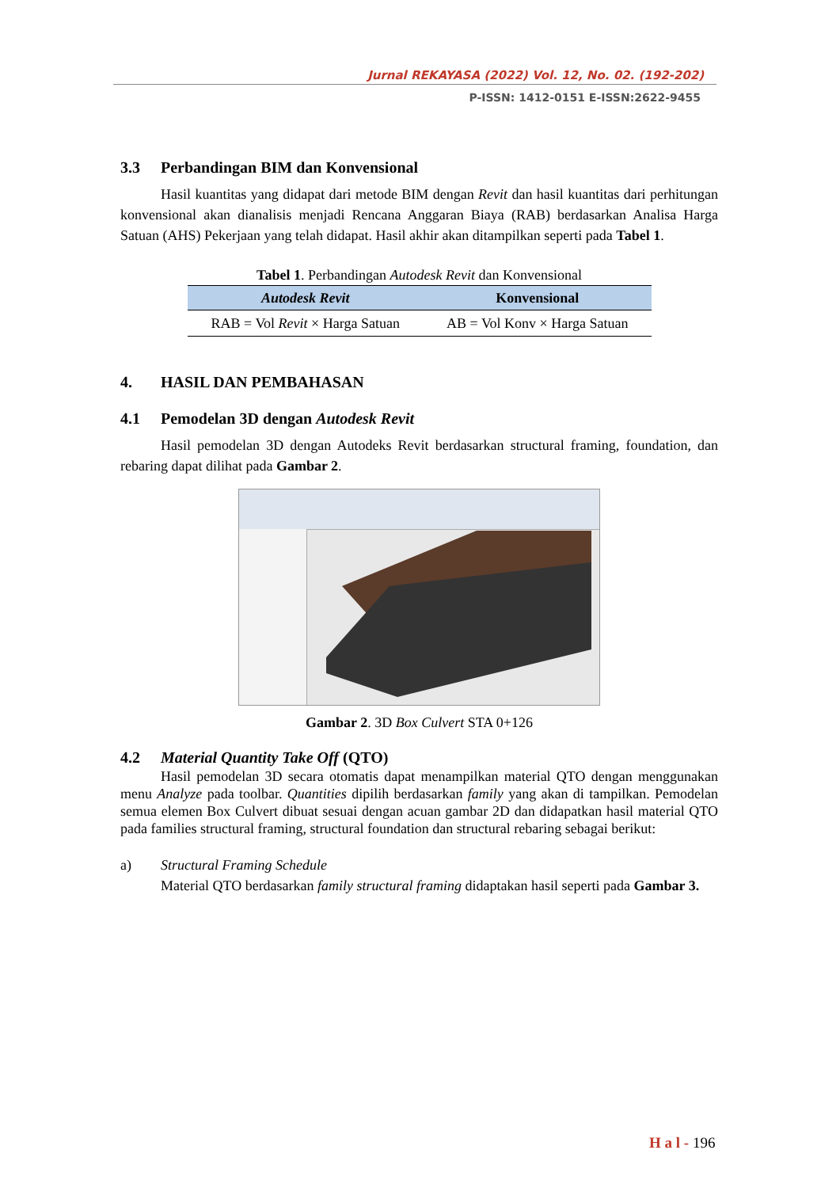Jurnal REKAYASA (2022) Vol. 12, No. 02. (192-202)
P-ISSN: 1412-0151 E-ISSN:2622-9455
3.3 Perbandingan BIM dan Konvensional
Hasil kuantitas yang didapat dari metode BIM dengan Revit dan hasil kuantitas dari perhitungan konvensional akan dianalisis menjadi Rencana Anggaran Biaya (RAB) berdasarkan Analisa Harga Satuan (AHS) Pekerjaan yang telah didapat. Hasil akhir akan ditampilkan seperti pada Tabel 1.
Tabel 1. Perbandingan Autodesk Revit dan Konvensional
| Autodesk Revit | Konvensional |
| --- | --- |
| RAB = Vol Revit × Harga Satuan | AB = Vol Konv × Harga Satuan |
4. HASIL DAN PEMBAHASAN
4.1 Pemodelan 3D dengan Autodesk Revit
Hasil pemodelan 3D dengan Autodeks Revit berdasarkan structural framing, foundation, dan rebaring dapat dilihat pada Gambar 2.
Gambar 2. 3D Box Culvert STA 0+126
4.2 Material Quantity Take Off (QTO)
Hasil pemodelan 3D secara otomatis dapat menampilkan material QTO dengan menggunakan menu Analyze pada toolbar. Quantities dipilih berdasarkan family yang akan di tampilkan. Pemodelan semua elemen Box Culvert dibuat sesuai dengan acuan gambar 2D dan didapatkan hasil material QTO pada families structural framing, structural foundation dan structural rebaring sebagai berikut:
a) Structural Framing Schedule
Material QTO berdasarkan family structural framing didaptakan hasil seperti pada Gambar 3.
H a l - 196